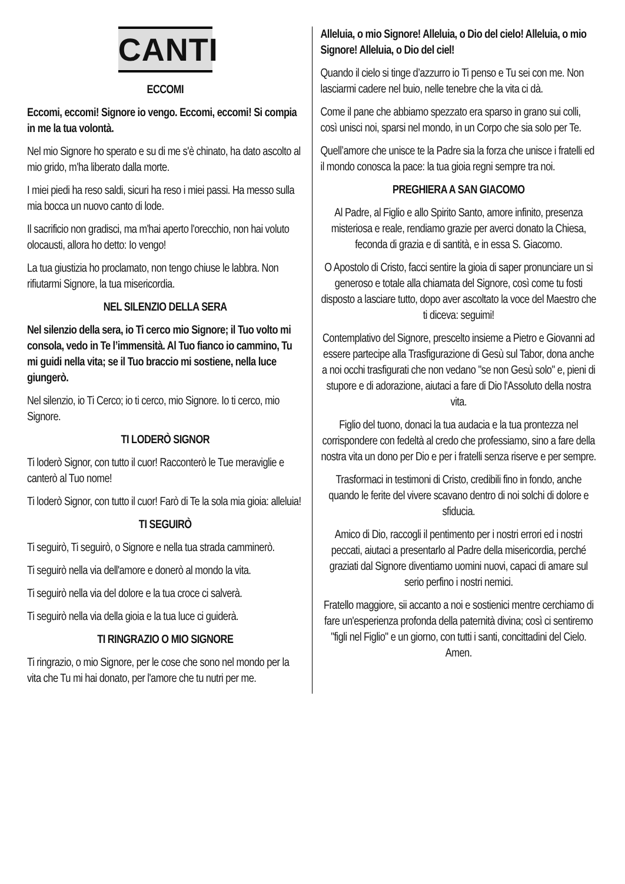CANTI
ECCOMI
Eccomi, eccomi! Signore io vengo. Eccomi, eccomi! Si compia in me la tua volontà.
Nel mio Signore ho sperato e su di me s'è chinato, ha dato ascolto al mio grido, m'ha liberato dalla morte.
I miei piedi ha reso saldi, sicuri ha reso i miei passi. Ha messo sulla mia bocca un nuovo canto di lode.
Il sacrificio non gradisci, ma m'hai aperto l'orecchio, non hai voluto olocausti, allora ho detto: Io vengo!
La tua giustizia ho proclamato, non tengo chiuse le labbra. Non rifiutarmi Signore, la tua misericordia.
NEL SILENZIO DELLA SERA
Nel silenzio della sera, io Ti cerco mio Signore; il Tuo volto mi consola, vedo in Te l’immensità. Al Tuo fianco io cammino, Tu mi guidi nella vita; se il Tuo braccio mi sostiene, nella luce giungerò.
Nel silenzio, io Ti Cerco; io ti cerco, mio Signore. Io ti cerco, mio Signore.
TI LODERÒ SIGNOR
Ti loderò Signor, con tutto il cuor! Racconterò le Tue meraviglie e canterò al Tuo nome!
Ti loderò Signor, con tutto il cuor! Farò di Te la sola mia gioia: alleluia!
TI SEGUIRÒ
Ti seguirò, Ti seguirò, o Signore e nella tua strada camminerò.
Ti seguirò nella via dell'amore e donerò al mondo la vita.
Ti seguirò nella via del dolore e la tua croce ci salverà.
Ti seguirò nella via della gioia e la tua luce ci guiderà.
TI RINGRAZIO O MIO SIGNORE
Ti ringrazio, o mio Signore, per le cose che sono nel mondo per la vita che Tu mi hai donato, per l'amore che tu nutri per me.
Alleluia, o mio Signore! Alleluia, o Dio del cielo! Alleluia, o mio Signore! Alleluia, o Dio del ciel!
Quando il cielo si tinge d’azzurro io Ti penso e Tu sei con me. Non lasciarmi cadere nel buio, nelle tenebre che la vita ci dà.
Come il pane che abbiamo spezzato era sparso in grano sui colli, così unisci noi, sparsi nel mondo, in un Corpo che sia solo per Te.
Quell’amore che unisce te la Padre sia la forza che unisce i fratelli ed il mondo conosca la pace: la tua gioia regni sempre tra noi.
PREGHIERA A SAN GIACOMO
Al Padre, al Figlio e allo Spirito Santo, amore infinito, presenza misteriosa e reale, rendiamo grazie per averci donato la Chiesa, feconda di grazia e di santità, e in essa S. Giacomo.
O Apostolo di Cristo, facci sentire la gioia di saper pronunciare un si generoso e totale alla chiamata del Signore, così come tu fosti disposto a lasciare tutto, dopo aver ascoltato la voce del Maestro che ti diceva: seguimi!
Contemplativo del Signore, prescelto insieme a Pietro e Giovanni ad essere partecipe alla Trasfigurazione di Gesù sul Tabor, dona anche a noi occhi trasfigurati che non vedano "se non Gesù solo" e, pieni di stupore e di adorazione, aiutaci a fare di Dio l'Assoluto della nostra vita.
Figlio del tuono, donaci la tua audacia e la tua prontezza nel corrispondere con fedeltà al credo che professiamo, sino a fare della nostra vita un dono per Dio e per i fratelli senza riserve e per sempre.
Trasformaci in testimoni di Cristo, credibili fino in fondo, anche quando le ferite del vivere scavano dentro di noi solchi di dolore e sfiducia.
Amico di Dio, raccogli il pentimento per i nostri errori ed i nostri peccati, aiutaci a presentarlo al Padre della misericordia, perché graziati dal Signore diventiamo uomini nuovi, capaci di amare sul serio perfino i nostri nemici.
Fratello maggiore, sii accanto a noi e sostienici mentre cerchiamo di fare un'esperienza profonda della paternità divina; così ci sentiremo "figli nel Figlio" e un giorno, con tutti i santi, concittadini del Cielo. Amen.